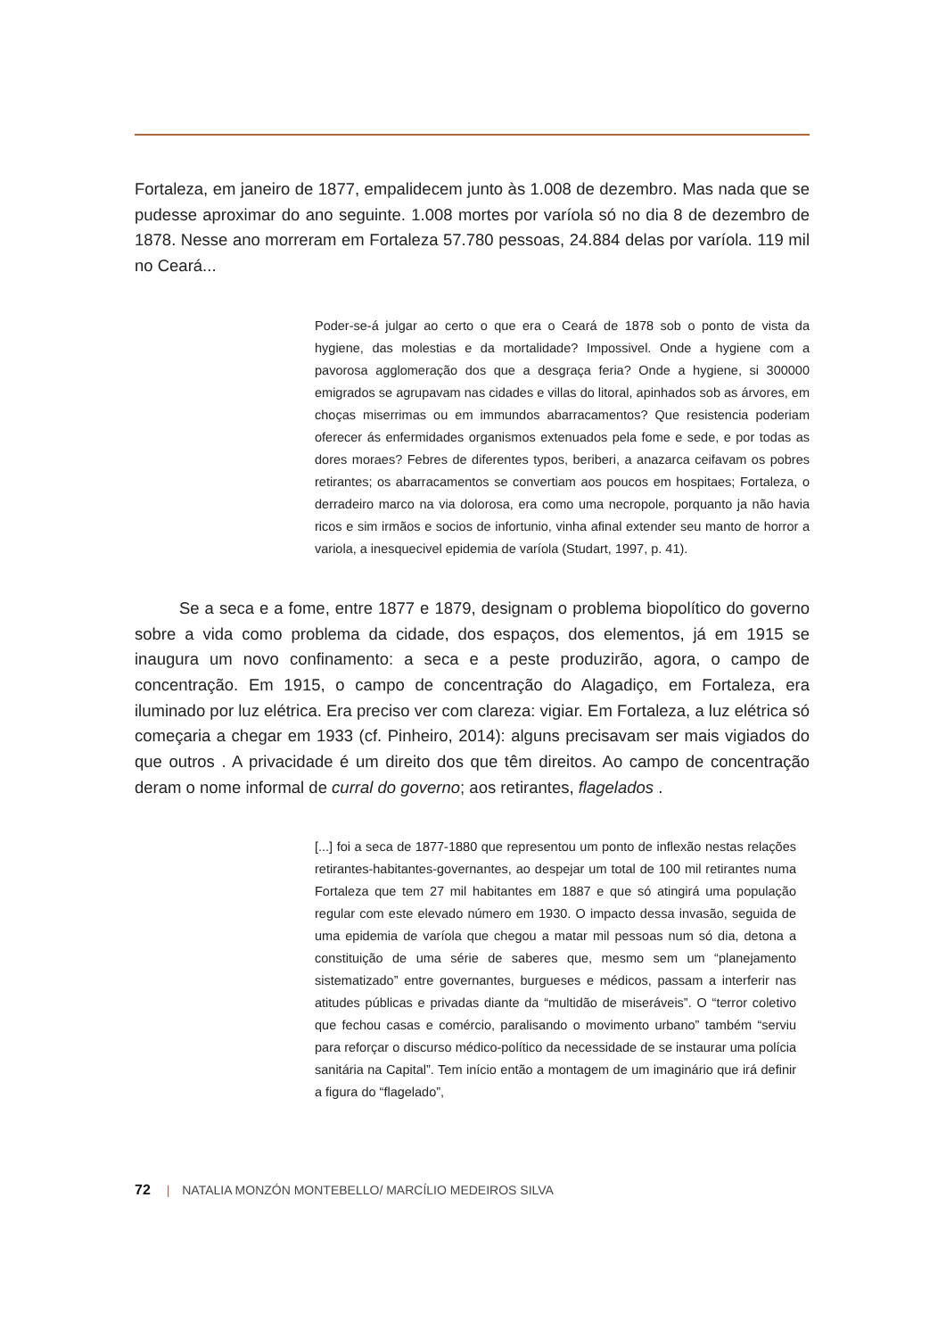Fortaleza, em janeiro de 1877, empalidecem junto às 1.008 de dezembro. Mas nada que se pudesse aproximar do ano seguinte. 1.008 mortes por varíola só no dia 8 de dezembro de 1878. Nesse ano morreram em Fortaleza 57.780 pessoas, 24.884 delas por varíola. 119 mil no Ceará...
Poder-se-á julgar ao certo o que era o Ceará de 1878 sob o ponto de vista da hygiene, das molestias e da mortalidade? Impossivel. Onde a hygiene com a pavorosa agglomeração dos que a desgraça feria? Onde a hygiene, si 300000 emigrados se agrupavam nas cidades e villas do litoral, apinhados sob as árvores, em choças miserrimas ou em immundos abarracamentos? Que resistencia poderiam oferecer ás enfermidades organismos extenuados pela fome e sede, e por todas as dores moraes? Febres de diferentes typos, beriberi, a anazarca ceifavam os pobres retirantes; os abarracamentos se convertiam aos poucos em hospitaes; Fortaleza, o derradeiro marco na via dolorosa, era como uma necropole, porquanto ja não havia ricos e sim irmãos e socios de infortunio, vinha afinal extender seu manto de horror a variola, a inesquecivel epidemia de varíola (Studart, 1997, p. 41).
Se a seca e a fome, entre 1877 e 1879, designam o problema biopolítico do governo sobre a vida como problema da cidade, dos espaços, dos elementos, já em 1915 se inaugura um novo confinamento: a seca e a peste produzirão, agora, o campo de concentração. Em 1915, o campo de concentração do Alagadiço, em Fortaleza, era iluminado por luz elétrica. Era preciso ver com clareza: vigiar. Em Fortaleza, a luz elétrica só começaria a chegar em 1933 (cf. Pinheiro, 2014): alguns precisavam ser mais vigiados do que outros . A privacidade é um direito dos que têm direitos. Ao campo de concentração deram o nome informal de curral do governo; aos retirantes, flagelados .
[...] foi a seca de 1877-1880 que representou um ponto de inflexão nestas relações retirantes-habitantes-governantes, ao despejar um total de 100 mil retirantes numa Fortaleza que tem 27 mil habitantes em 1887 e que só atingirá uma população regular com este elevado número em 1930. O impacto dessa invasão, seguida de uma epidemia de varíola que chegou a matar mil pessoas num só dia, detona a constituição de uma série de saberes que, mesmo sem um “planejamento sistematizado” entre governantes, burgueses e médicos, passam a interferir nas atitudes públicas e privadas diante da “multidão de miseráveis”. O “terror coletivo que fechou casas e comércio, paralisando o movimento urbano” também “serviu para reforçar o discurso médico-político da necessidade de se instaurar uma polícia sanitária na Capital”. Tem início então a montagem de um imaginário que irá definir a figura do “flagelado”,
72 | NATALIA MONZÓN MONTEBELLO/ MARCÍLIO MEDEIROS SILVA